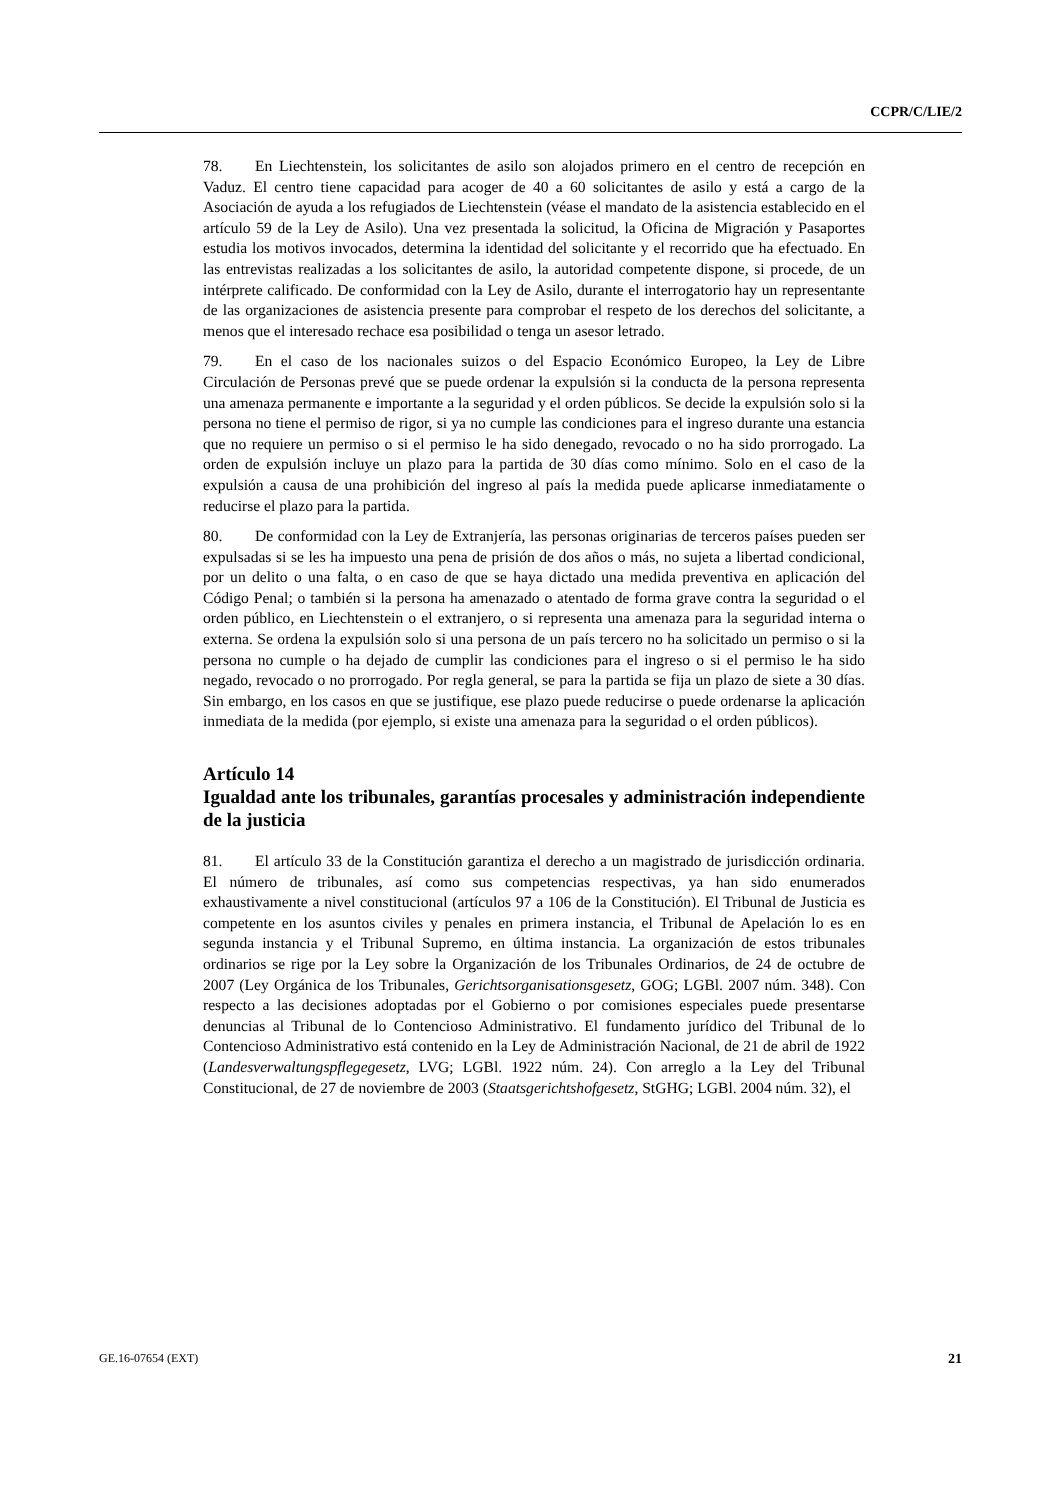CCPR/C/LIE/2
78. En Liechtenstein, los solicitantes de asilo son alojados primero en el centro de recepción en Vaduz. El centro tiene capacidad para acoger de 40 a 60 solicitantes de asilo y está a cargo de la Asociación de ayuda a los refugiados de Liechtenstein (véase el mandato de la asistencia establecido en el artículo 59 de la Ley de Asilo). Una vez presentada la solicitud, la Oficina de Migración y Pasaportes estudia los motivos invocados, determina la identidad del solicitante y el recorrido que ha efectuado. En las entrevistas realizadas a los solicitantes de asilo, la autoridad competente dispone, si procede, de un intérprete calificado. De conformidad con la Ley de Asilo, durante el interrogatorio hay un representante de las organizaciones de asistencia presente para comprobar el respeto de los derechos del solicitante, a menos que el interesado rechace esa posibilidad o tenga un asesor letrado.
79. En el caso de los nacionales suizos o del Espacio Económico Europeo, la Ley de Libre Circulación de Personas prevé que se puede ordenar la expulsión si la conducta de la persona representa una amenaza permanente e importante a la seguridad y el orden públicos. Se decide la expulsión solo si la persona no tiene el permiso de rigor, si ya no cumple las condiciones para el ingreso durante una estancia que no requiere un permiso o si el permiso le ha sido denegado, revocado o no ha sido prorrogado. La orden de expulsión incluye un plazo para la partida de 30 días como mínimo. Solo en el caso de la expulsión a causa de una prohibición del ingreso al país la medida puede aplicarse inmediatamente o reducirse el plazo para la partida.
80. De conformidad con la Ley de Extranjería, las personas originarias de terceros países pueden ser expulsadas si se les ha impuesto una pena de prisión de dos años o más, no sujeta a libertad condicional, por un delito o una falta, o en caso de que se haya dictado una medida preventiva en aplicación del Código Penal; o también si la persona ha amenazado o atentado de forma grave contra la seguridad o el orden público, en Liechtenstein o el extranjero, o si representa una amenaza para la seguridad interna o externa. Se ordena la expulsión solo si una persona de un país tercero no ha solicitado un permiso o si la persona no cumple o ha dejado de cumplir las condiciones para el ingreso o si el permiso le ha sido negado, revocado o no prorrogado. Por regla general, se para la partida se fija un plazo de siete a 30 días. Sin embargo, en los casos en que se justifique, ese plazo puede reducirse o puede ordenarse la aplicación inmediata de la medida (por ejemplo, si existe una amenaza para la seguridad o el orden públicos).
Artículo 14
Igualdad ante los tribunales, garantías procesales y administración independiente de la justicia
81. El artículo 33 de la Constitución garantiza el derecho a un magistrado de jurisdicción ordinaria. El número de tribunales, así como sus competencias respectivas, ya han sido enumerados exhaustivamente a nivel constitucional (artículos 97 a 106 de la Constitución). El Tribunal de Justicia es competente en los asuntos civiles y penales en primera instancia, el Tribunal de Apelación lo es en segunda instancia y el Tribunal Supremo, en última instancia. La organización de estos tribunales ordinarios se rige por la Ley sobre la Organización de los Tribunales Ordinarios, de 24 de octubre de 2007 (Ley Orgánica de los Tribunales, Gerichtsorganisationsgesetz, GOG; LGBl. 2007 núm. 348). Con respecto a las decisiones adoptadas por el Gobierno o por comisiones especiales puede presentarse denuncias al Tribunal de lo Contencioso Administrativo. El fundamento jurídico del Tribunal de lo Contencioso Administrativo está contenido en la Ley de Administración Nacional, de 21 de abril de 1922 (Landesverwaltungspflegegesetz, LVG; LGBl. 1922 núm. 24). Con arreglo a la Ley del Tribunal Constitucional, de 27 de noviembre de 2003 (Staatsgerichtshofgesetz, StGHG; LGBl. 2004 núm. 32), el
GE.16-07654 (EXT) 21